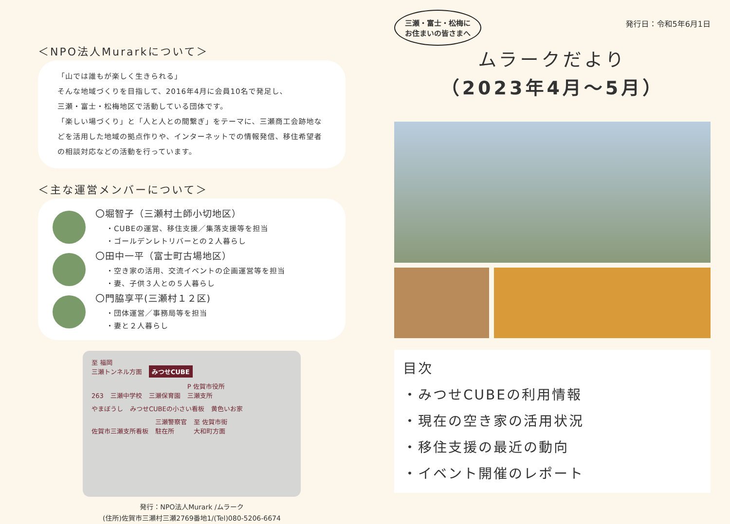＜NPO法人Murarkについて＞
「山では誰もが楽しく生きられる」
そんな地域づくりを目指して、2016年4月に会員10名で発足し、
三瀬・富士・松梅地区で活動している団体です。
「楽しい場づくり」と「人と人との間繋ぎ」をテーマに、三瀬商工会跡地などを活用した地域の拠点作りや、インターネットでの情報発信、移住希望者の相談対応などの活動を行っています。
＜主な運営メンバーについて＞
〇堀智子（三瀬村土師小切地区）
・CUBEの運営、移住支援／集落支援等を担当
・ゴールデンレトリバーとの２人暮らし
〇田中一平（富士町古場地区）
・空き家の活用、交流イベントの企画運営等を担当
・妻、子供３人との５人暮らし
〇門脇享平(三瀬村１２区)
・団体運営／事務局等を担当
・妻と２人暮らし
至 福岡
三瀬トンネル方面 みつせCUBE
263 三瀬中学校 三瀬保育園 P 佐賀市役所
三瀬支所
やまぼうし みつせCUBEの小さい看板 黄色いお家
佐賀市三瀬支所看板 三瀬警察官
駐在所 至 佐賀市街
大和町方面
発行：NPO法人Murark /ムラーク
(住所)佐賀市三瀬村三瀬2769番地1/(Tel)080-5206-6674
三瀬・富士・松梅に
お住まいの皆さまへ
発行日：令和5年6月1日
ムラークだより
（2023年4月～5月）
目次
・みつせCUBEの利用情報
・現在の空き家の活用状況
・移住支援の最近の動向
・イベント開催のレポート